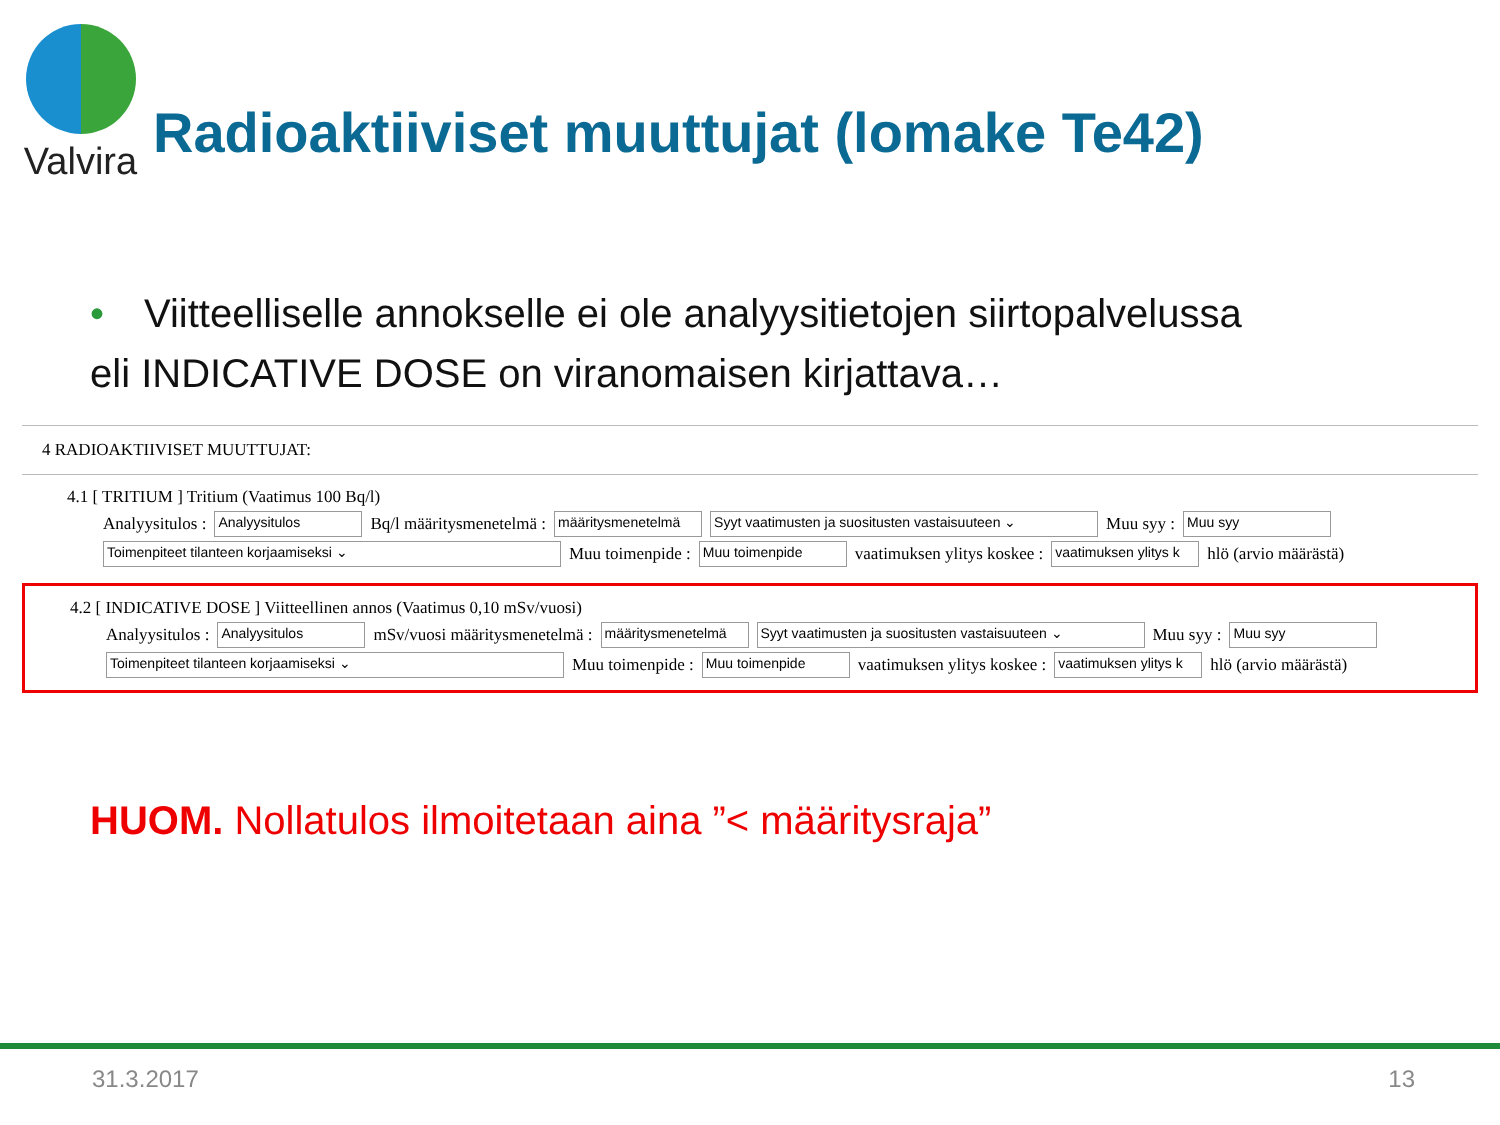Valvira
Radioaktiiviset muuttujat (lomake Te42)
• Viitteelliselle annokselle ei ole analyysitietojen siirtopalvelussa
eli INDICATIVE DOSE on viranomaisen kirjattava…
4 RADIOAKTIIVISET MUUTTUJAT:
4.1 [ TRITIUM ] Tritium (Vaatimus 100 Bq/l)
Analyysitulos : Analyysitulos Bq/l määritysmenetelmä : määritysmenetelmä Syyt vaatimusten ja suositusten vastaisuuteen ⌄ Muu syy : Muu syy
Toimenpiteet tilanteen korjaamiseksi ⌄ Muu toimenpide : Muu toimenpide vaatimuksen ylitys koskee : vaatimuksen ylitys k hlö (arvio määrästä)
4.2 [ INDICATIVE DOSE ] Viitteellinen annos (Vaatimus 0,10 mSv/vuosi)
Analyysitulos : Analyysitulos mSv/vuosi määritysmenetelmä : määritysmenetelmä Syyt vaatimusten ja suositusten vastaisuuteen ⌄ Muu syy : Muu syy
Toimenpiteet tilanteen korjaamiseksi ⌄ Muu toimenpide : Muu toimenpide vaatimuksen ylitys koskee : vaatimuksen ylitys k hlö (arvio määrästä)
HUOM. Nollatulos ilmoitetaan aina ”< määritysraja”
31.3.2017 13